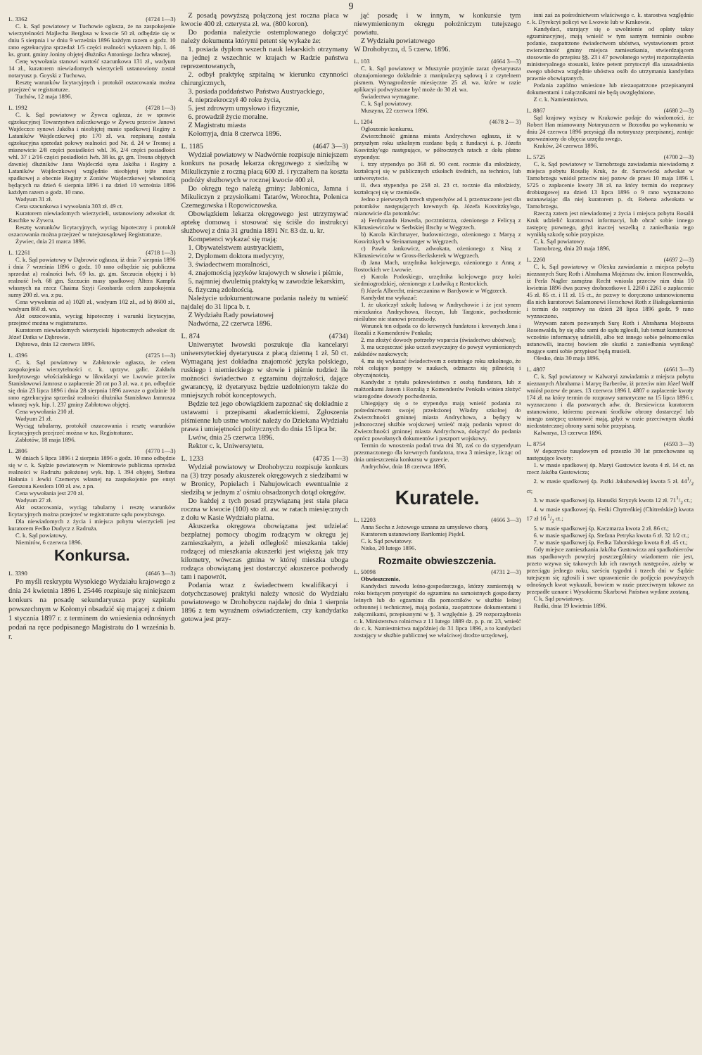9
L. 3362 (4724 1—3)
C. k. Sąd powiatowy w Tuchowie ogłasza, że na zaspokojenie wierzytelności Majlecha Berglasa w kwocie 50 zł. odbędzie się w dniu 5 sierpnia i w dniu 9 września 1896 każdym razem o godz. 10 rano egzekucyjna sprzedaż 1/5 części realności wykazem hip. l. 46 ks. grunt. gminy Joniny objętej dłużnika Antoniego Jachra własnej.
Cenę wywołania stanowi wartość szacunkowa 131 zł., wadyum 14 zł., kuratorem niewiadomych wierzycieli ustanowiony został notaryusz p. Goyski z Tuchowa.
Resztę warunków licytacyjnych i protokół oszacowania można przejrzeć w registraturze.
Tuchów, 12 maja 1896.
L. 1992 (4728 1—3)
C. k. Sąd powiatowy w Żywcu ogłasza, że w sprawie egzekucyjnej Towarzystwa zaliczkowego w Żywcu przeciw Janowi Wajdeczce synowi Jakóba i nieobjętej masie spadkowej Reginy z Lataników Wajdeczkowej pto 170 zł. wa. rozpisaną została egzekucyjna sprzedaż połowy realności pod Nr. d. 24 w Tresnej a mianowicie 2/8 części posiadłości whl. 36, 2/4 części posiadłości whl. 37 i 2/16 części posiadłości lwh. 38 ks. gr. gm. Tresna objętych dawniej dłużników Jana Wajdeczki syna Jakóba i Reginy z Lataników Wajdeczkowej względnie nieobjętej tejże masy spadkowej a obecnie Reginy z Zoniów Wajdeczkowej własnością będących na dzień 6 sierpnia 1896 i na dzień 10 września 1896 każdym razem o godz. 10 rano.
Wadyum 31 zł.
Cena szacunkowa i wywołania 303 zł. 49 ct.
Kuratorem niewiadomych wierzycieli, ustanowiony adwokat dr. Raschke w Żywcu.
Resztę warunków licytacyjnych, wyciąg hipoteczny i protokół oszacowania można przejrzeć w tutejszosądowej Registraturze.
Żywiec, dnia 21 marca 1896.
L. 12261 (4718 1—3)
C. k. Sąd powiatowy w Dąbrowie ogłasza, iż dnia 7 sierpnia 1896 i dnia 7 września 1896 o godz. 10 rano odbędzie się publiczna sprzedaż a) realności lwh. 69 ks. gr. gm. Szczucin objętej i b) realność lwh. 68 gm. Szczucin masy spadkowej Altera Kampfa własnych na rzecz Chaima Szyji Grosbarda celem zaspokojenia sumy 200 zł. wa. z pu.
Cena wywołania ad a) 1020 zł., wadyum 102 zł., ad b) 8600 zł., wadyum 860 zł. wa.
Akt oszacowania, wyciąg hipoteczny i warunki licytacyjne, przejrzeć można w registraturze.
Kuratorem niewiadomych wierzycieli hipotecznych adwokat dr. Józef Datka w Dąbrowie.
Dąbrowa, dnia 12 czerwca 1896.
L. 4396 (4725 1—3)
C. k. Sąd powiatowy w Zabłotowie ogłasza, że celem zaspokojenia wierzytelności c. k. uprzyw. galic. Zakładu kredytowego włościańskiego w likwidacyi we Lwowie przeciw Stanisławowi Jamrosz o zapłacenie 20 rat po 3 zł. wa. z pn. odbędzie się dnia 23 lipca 1896 i dnia 28 sierpnia 1896 zawsze o godzinie 10 rano egzekucyjna sprzedaż realności dłużnika Stanisława Jamrosza własnej wyk. hip. l. 237 gminy Zabłotowa objętej.
Cena wywołania 210 zł.
Wadyum 21 zł.
Wyciąg tabularny, protokół oszacowania i resztę warunków licytacyjnych przejrzeć można w tus. Registraturze.
Zabłotów, 18 maja 1896.
L. 2806 (4770 1—3)
W dniach 5 lipca 1896 i 2 sierpnia 1896 o godz. 10 rano odbędzie się w c. k. Sądzie powiatowym w Niemirowie publiczna sprzedaż realności w Radrużu położonej wyk. hip. l. 394 objętej, Stefana Hałania i Jewki Czemerys własnej na zaspokojenie pre ensyi Gerszona Kesslera 100 zł. aw. z pn.
Cena wywołania jest 270 zł.
Wadyum 27 zł.
Akt oszacowania, wyciąg tabularny i resztę warunków licytacyjnych można przejrzeć w registraturze sądu powyższego.
Dla niewiadomych z życia i miejsca pobytu wierzycieli jest kuratorem Fedko Dudycz z Radruża.
C. k. Sąd powiatowy.
Niemirów, 6 czerwca 1896.
Konkursa.
L. 3390 (4646 3—3)
Po myśli reskryptu Wysokiego Wydziału krajowego z dnia 24 kwietnia 1896 l. 25446 rozpisuje się niniejszem konkurs na posadę sekundaryusza przy szpitalu powszechnym w Kołomyi obsadzić się mającej z dniem 1 stycznia 1897 r. z terminem do wniesienia odnośnych podań na ręce podpisanego Magistratu do 1 września b. r.
Z posadą powyższą połączoną jest roczna płaca w kwocie 400 zł. czterysta zł. wa. (800 koron).
Do podania należycie ostemplowanego dołączyć należy dokumenta którymi petent się wykaże że:
1. posiada dyplom wszech nauk lekarskich otrzymany na jednej z wszechnic w krajach w Radzie państwa reprezentowanych,
2. odbył praktykę szpitalną w kierunku czynności chirurgicznych,
3. posiada poddaństwo Państwa Austryackiego,
4. nieprzekroczył 40 roku życia,
5. jest zdrowym umysłowo i fizycznie,
6. prowadził życie moralne.
Z Magistratu miasta
Kołomyja, dnia 8 czerwca 1896.
L. 1185 (4647 3—3)
Wydział powiatowy w Nadwórnie rozpisuje niniejszem konkurs na posadę lekarza okręgowego z siedzibą w Mikuliczynie z roczną płacą 600 zł. i ryczałtem na koszta podróży służbowych w rocznej kwocie 400 zł.
Do okręgu tego należą gminy: Jabłonica, Jamna i Mikuliczyn z przysiołkami Tatarów, Worochta, Polenica Czemegowska i Ropowiczowska.
Obowiązkiem lekarza okręgowego jest utrzymywać aptekę domową i stosować się ściśle do instrukcyi służbowej z dnia 31 grudnia 1891 Nr. 83 dz. u. kr.
Kompetenci wykazać się mają:
1. Obywatelstwem austryackiem,
2. Dyplomem doktora medycyny,
3. świadectwem moralności,
4. znajomością języków krajowych w słowie i piśmie,
5. najmniej dwuletnią praktyką w zawodzie lekarskim,
6. fizyczną zdolnością.
Należycie udokumentowane podania należy tu wnieść najdalej do 31 lipca b. r.
Z Wydziału Rady powiatowej
Nadwórna, 22 czerwca 1896.
L. 874 (4734)
Uniwersytet lwowski poszukuje dla kancelaryi uniwersyteckiej dyetaryusza z płacą dzienną 1 zł. 50 ct. Wymaganą jest dokładna znajomość języka polskiego, ruskiego i niemieckiego w słowie i piśmie tudzież ile możności świadectwo z egzaminu dojrzałości, dające gwarancyę, iż dyetaryusz będzie uzdolnionym także do mniejszych robót konceptowych.
Będzie też jego obowiązkiem zapoznać się dokładnie z ustawami i przepisami akademickiemi. Zgłoszenia piśmienne lub ustne wnosić należy do Dziekana Wydziału prawa i umiejętności politycznych do dnia 15 lipca br.
Lwów, dnia 25 czerwca 1896.
Rektor c. k. Uniwersytetu.
L. 1233 (4735 1—3)
Wydział powiatowy w Drohobyczu rozpisuje konkurs na (3) trzy posady akuszerek okręgowych z siedzibami w w Bronicy, Popielach i Nahujowicach ewentualnie z siedzibą w jednym z' ośmiu obsadzonych dotąd okręgów.
Do każdej z tych posad przywiązaną jest stała płaca roczna w kwocie (100) sto zł. aw. w ratach miesięcznych z dołu w Kasie Wydziału płatna.
Akuszerka okręgowa obowiązana jest udzielać bezpłatnej pomocy ubogim rodzącym w okręgu jej zamieszkałym, a jeżeli odległość mieszkania takiej rodzącej od mieszkania akuszerki jest większą jak trzy kilometry, wówczas gmina w której mieszka uboga rodząca obowiązaną jest dostarczyć akuszerce podwody tam i napowrót.
Podania wraz z świadectwem kwalifikacyi i dotychczasowej praktyki należy wnosić do Wydziału powiatowego w Drohobyczu najdalej do dnia 1 sierpnia 1896 z tem wyraźnem oświadczeniem, czy kandydatka gotowa jest przy-
jąć posadę i w innym, w konkursie tym niewymienionym okręgu położniczym tutejszego powiatu.
Z Wydziału powiatowego
W Drohobyczu, d. 5 czerw. 1896.
L. 103 (4664 3—3)
C. k. Sąd powiatowy w Muszynie przyjmie zaraz dyetaryusza obznajomionego dokładnie z manipulacyą sądową i z czytelnem pismem. Wynagrodzenie miesięczne 25 zł. wa. które w razie aplikacyi podwyższone być może do 30 zł. wa.
Świadectwa wymagane.
C. k. Sąd powiatowy.
Muszyna, 22 czerwca 1896.
L. 1204 (4678 2— 3)
Ogłoszenie konkursu.
Zwierzchność gminna miasta Andrychowa ogłasza, iż w przyszłym roku szkolnym rozdane będą z fundacyi ś. p. Józefa Kosvitzky'ego następujące, w półrocznych ratach z dołu płatne stypendya:
I. trzy stypendya po 368 zł. 90 cent. rocznie dla młodzieży, kształcącej się w publicznych szkołach średnich, na technice, lub uniwersytecie.
II. dwa stypendya po 258 zł. 23 ct. rocznie dla młodzieży, kształcącej się w rzemiośle.
Jedno z pierwszych trzech stypendyów ad I. przeznaczone jest dla potomków następujących krewnych śp. Józefa Kosvitzky'ego, mianowicie dla potomków:
a) Ferdynanda Hawerla, pocztmistrza, ożenionego z Felicyą z Klimasiewiczów w Serbskiej Iltschy w Węgrzech.
b) Karola Kirchmayer, budowniczego, ożenionego z Maryą z Kosvitzkych w Steinamanger w Węgrzech.
c) Pawła Jankowicz, adwokata, ożenionego z Niną z Klimasiewiczów w Gross-Beckskerek w Węgrzech.
d) Jana Mach, urzędnika kolejowego, ożenionego z Anną z Rostockich we Lwowie.
e) Karola Podoskiego, urzędnika kolejowego przy kolei siedmiogrodzkiej, ożenionego z Ludwiką z Rostockich.
f) Józefa Albrecht, mieszczanina w Bardyowie w Węgrzech.
Kandydat ma wykazać:
1. że ukończył szkołę ludową w Andrychowie i że jest synem mieszkańca Andrychowa, Roczyn, lub Targonic, pochodzenie nieślubne nie stanowi przeszkody.
Warunek ten odpada co do krewnych fundatora i krewnych Jana i Rozalii z Komenderów Penkala;
2. ma złożyć dowody potrzeby wsparcia (świadectwo ubóstwa);
3. ma uczęszczać jako uczeń zwyczajny do powyż wymienionych zakładów naukowych;
4. ma się wykazać świadectwem z ostatniego roku szkolnego, że robi celujące postępy w naukach, odznacza się pilnością i obyczajnością.
Kandydat z tytułu pokrewieństwa z osobą fundatora, lub z małżonkami Janem i Rozalią z Komenderów Penkala winien złożyć wiarogodne dowody pochodzenia.
Ubiegający się o te stypendya mają wnieść podania za pośrednictwem swojej przełożonej Władzy szkolnej do Zwierzchności gminnej miasta Andrychowa, a będący w jednorocznej służbie wojskowej wnieść mają podania wprost do Zwierzchności gminnej miasta Andrychowa, dołączyć do podania oprócz powołanych dokumentów i paszport wojskowy.
Termin do wnoszenia podań trwa dni 30, zaś co do stypendyum przeznaczonego dla krewnych fundatora, trwa 3 miesiące, licząc od dnia umieszczenia konkursu w gazecie.
Andrychów, dnia 18 czerwca 1896.
Kuratele.
L. 12203 (4666 3—3)
Anna Socha z Jeżowego uznana za umysłowo chorą.
Kuratorem ustanowiony Bartłomiej Piędel.
C. k. Sąd powiatowy.
Nisko, 20 lutego 1896.
Rozmaite obwieszczenia.
L. 50098 (4731 2—3)
Obwieszczenie.
Kandydaci zawodu leśno-gospodarczego, którzy zamierzają w roku bieżącym przystąpić do egzaminu na samoistnych gospodarzy leśnych lub do egzaminu dla pomocników w służbie leśnej ochronnej i technicznej, mają podania, zaopatrzone dokumentami i załącznikami, przepisanymi w §. 3 względnie §. 29 rozporządzenia c. k. Ministerstwa rolnictwa z 11 lutego 1889 dz. p. p. nr. 23, wnieść do c. k. Namiestnictwa najpóźniej do 31 lipca 1896, a to kandydaci zostający w służbie publicznej we właściwej drodze urzędowej,
inni zaś za pośrednictwem właściwego c. k. starostwa względnie c. k. Dyrekcyi policyi we Lwowie lub w Krakowie.
Kandydaci, starający się o uwolnienie od opłaty taksy egzaminacyjnej, mają wnieść w tym samym terminie osobne podanie, zaopatrzone świadectwem ubóstwa, wystawionem przez zwierzchność gminy miejsca zamieszkania, stwierdzającem stosownie do przepisu §§. 23 i 47 powołanego wyżej rozporządzenia ministeryalnego stosunki, które petent przytoczył dla uzasadnienia swego ubóstwa względnie ubóstwa osób do utrzymania kandydata prawnie obowiązanych.
Podania zapóźno wniesione lub niezaopatrzone przepisanymi dokumentami i załącznikami nie będą uwzględnione.
Z c. k. Namiestnictwa.
L. 8867 (4680 2—3)
Sąd krajowy wyższy w Krakowie podaje do wiadomości, że Robert Han mianowany Notaryuszem w Brzostku po wykonaniu w dniu 24 czerwca 1896 przysięgi dla notaryuszy przepisanej, zostaje upoważniony do objęcia urzędu swego.
Kraków, 24 czerwca 1896.
L. 5725 (4700 2—3)
C. k. Sąd powiatowy w Tarnobrzegu zawiadamia niewiadomą z miejsca pobytu Rosalię Kruk, że dr. Surowiecki adwokat w Tarnobrzegu wniósł przeciw niej pozew de praes 10 maja 1896 l. 5725 o zapłacenie kwoty 38 zł. na który termin do rozprawy drobiazgowej na dzień 13 lipca 1896 o 9 rano wyznaczono ustanawiając dla niej kuratorem p. dr. Rebena adwokata w Tarnobrzegu.
Rzeczą zatem jest niewiadomej z życia i miejsca pobytu Rosalii Kruk udzielić kuratorowi informacyi, lub obrać sobie innego zastępcę prawnego, gdyż inaczej wszelką z zaniedbania tego wynikłą szkodę sobie przypisze.
C. k. Sąd powiatowy.
Tarnobrzeg, dnia 20 maja 1896.
L. 2260 (4697 2—3)
C. k. Sąd powiatowy w Olesku zawiadamia z miejsca pobytu nieznanych Surę Roth i Abrahama Mojżesza dw. imion Rosenwalda, iż Perla Nagler zamężna Recht wniosła przeciw nim dnia 10 kwietnia 1896 dwa pozwy drobnostkowe l. 2260 i 2261 o zapłacenie 45 zł. 85 ct. i 11 zł. 15 ct., że pozwy te doręczono ustanowionemu dla nich kuratorowi Salamonowi Herschowi Roth z Białegokamienia i termin do rozprawy na dzień 28 lipca 1896 godz. 9 rano wyznaczono.
Wzywam zatem pozwanych Surę Roth i Abrahama Mojżesza Rosenwalda, by się albo sami do sądu zgłosili, lub temuż kuratorowi wcześnie informacyę udzielili, albo też innego sobie pełnomocnika ustanowili, inaczej bowiem złe skutki z zaniedbania wyniknąć mogące sami sobie przypisać będą musieli.
Olesko, dnia 30 maja 1896.
L. 4807 (4661 3—3)
C. k. Sąd powiatowy w Kalwaryi zawiadamia z miejsca pobytu nieznanych Abrahama i Maryę Barberów, iż przeciw nim Józef Wolf wniósł pozew de praes. 13 czerwca 1896 l. 4807 o zapłacenie kwoty 174 zł. na który termin do rozprawy sumaryczne na 15 lipca 1896 r. wyznaczono i dla pozwanych adw. dr. Bresiewicza kuratorem ustanowiono, któremu pozwani środków obrony dostarczyć lub innego zastępcę ustanowić mają, gdyż w razie przeciwnym skutki niedostatecznej obrony sami sobie przypiszą.
Kalwarya, 13 czerwca 1896.
L. 8754 (4593 3—3)
W depozycie tusądowym od przeszło 30 lat przechowane są następujące kwoty:
1. w masie spadkowej śp. Maryi Gustowicz kwota 4 zł. 14 ct. na rzecz Jakóba Gustowicza;
2. w masie spadkowej śp. Pażki Jakubowskiej kwota 5 zł. 441/2 ct;
3. w masie spadkowej śp. Hanuśki Stryzyk kwota 12 zł. 711/2 ct.;
4. w masie spadkowej śp. Feśki Chytreńkiej (Chitreńskiej) kwota 17 zł 16 1/2 ct.;
5. w masie spadkowej śp. Kaczmarza kwota 2 zł. 86 ct.;
6. w masie spadkowej śp. Stefana Petryka kwota 6 zł. 32 1/2 ct.;
7. w masie spadkowej śp. Fedka Taborskiego kwota 8 zł. 45 ct.;
Gdy miejsce zamieszkania Jakóba Gustowicza ani spadkobierców mas spadkowych powyżej poszczególnicy wiadomem nie jest, przeto wzywa się takowych lub ich rawnych następców, ażeby w przeciągu jednego roku, sześciu tygodni i trzech dni w Sądzie tutejszym się zgłosili i swe uprawnienie do podjęcia powyższych odnośnych kwot wykazali, bowiem w razie przeciwnym takowe za przepadłe uznane i Wysokiemu Skarbowi Państwa wydane zostaną.
C k. Sąd powiatowy.
Rudki, dnia 19 kwietnia 1896.